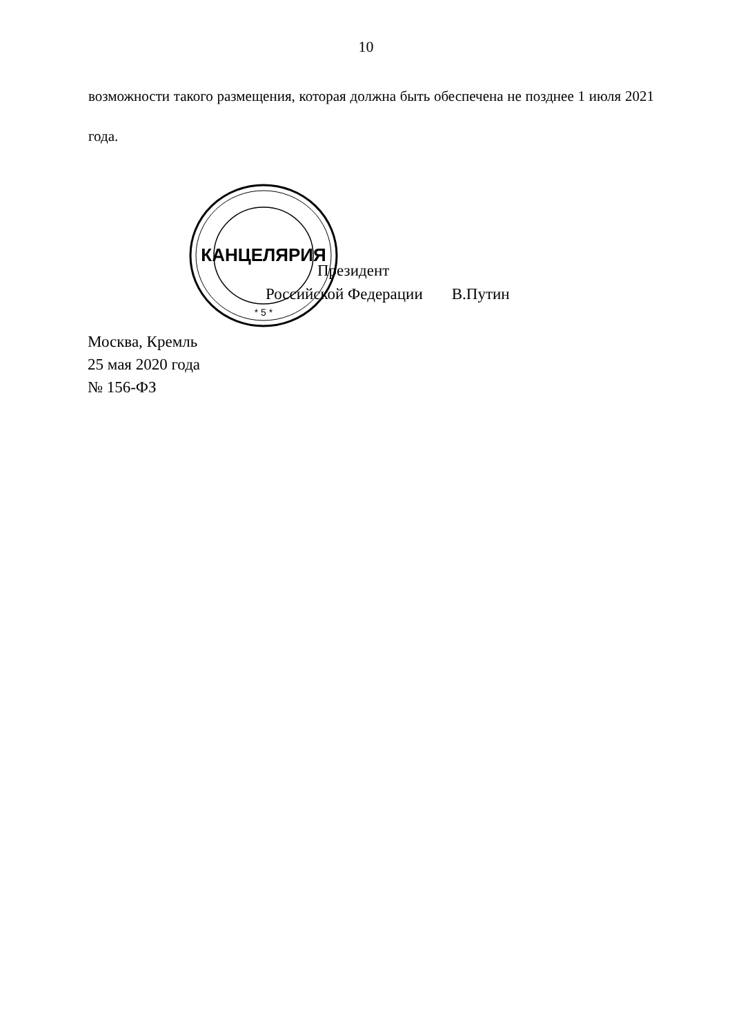10
возможности такого размещения, которая должна быть обеспечена не позднее 1 июля 2021 года.
КАНЦЕЛЯРИЯ
* 5 *
Президент
Российской Федерации В.Путин
Москва, Кремль
25 мая 2020 года
№ 156-ФЗ